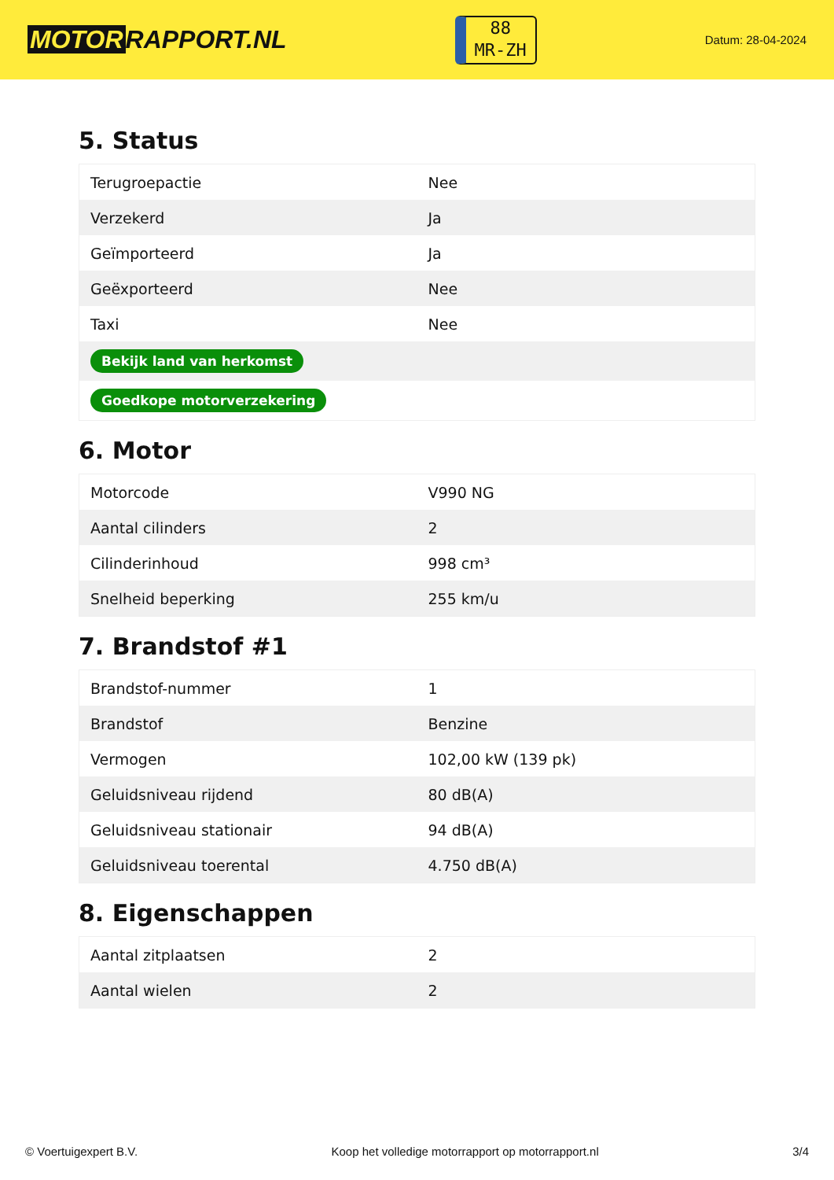MOTOR RAPPORT.NL
88
MR-ZH
Datum: 28-04-2024
5. Status
| Terugroepactie | Nee |
| Verzekerd | Ja |
| Geïmporteerd | Ja |
| Geëxporteerd | Nee |
| Taxi | Nee |
| Bekijk land van herkomst | |
| Goedkope motorverzekering | |
6. Motor
| Motorcode | V990 NG |
| Aantal cilinders | 2 |
| Cilinderinhoud | 998 cm³ |
| Snelheid beperking | 255 km/u |
7. Brandstof #1
| Brandstof-nummer | 1 |
| Brandstof | Benzine |
| Vermogen | 102,00 kW (139 pk) |
| Geluidsniveau rijdend | 80 dB(A) |
| Geluidsniveau stationair | 94 dB(A) |
| Geluidsniveau toerental | 4.750 dB(A) |
8. Eigenschappen
| Aantal zitplaatsen | 2 |
| Aantal wielen | 2 |
© Voertuigexpert B.V. Koop het volledige motorrapport op motorrapport.nl 3/4